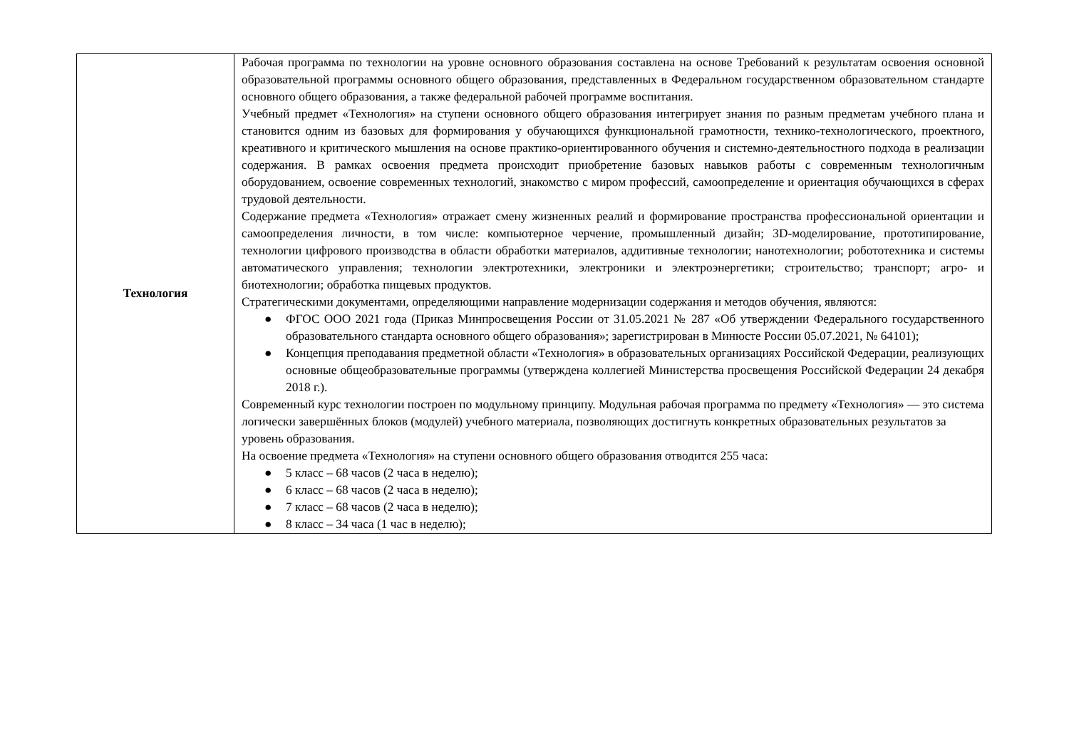| Технология | Рабочая программа по технологии на уровне основного образования составлена на основе Требований к результатам освоения основной образовательной программы основного общего образования, представленных в Федеральном государственном образовательном стандарте основного общего образования, а также федеральной рабочей программе воспитания. Учебный предмет «Технология» на ступени основного общего образования интегрирует знания по разным предметам учебного плана и становится одним из базовых для формирования у обучающихся функциональной грамотности, технико-технологического, проектного, креативного и критического мышления на основе практико-ориентированного обучения и системно-деятельностного подхода в реализации содержания. В рамках освоения предмета происходит приобретение базовых навыков работы с современным технологичным оборудованием, освоение современных технологий, знакомство с миром профессий, самоопределение и ориентация обучающихся в сферах трудовой деятельности. Содержание предмета «Технология» отражает смену жизненных реалий и формирование пространства профессиональной ориентации и самоопределения личности, в том числе: компьютерное черчение, промышленный дизайн; 3D-моделирование, прототипирование, технологии цифрового производства в области обработки материалов, аддитивные технологии; нанотехнологии; робототехника и системы автоматического управления; технологии электротехники, электроники и электроэнергетики; строительство; транспорт; агро- и биотехнологии; обработка пищевых продуктов. Стратегическими документами, определяющими направление модернизации содержания и методов обучения, являются: ● ФГОС ООО 2021 года (Приказ Минпросвещения России от 31.05.2021 № 287 «Об утверждении Федерального государственного образовательного стандарта основного общего образования»; зарегистрирован в Минюсте России 05.07.2021, № 64101); ● Концепция преподавания предметной области «Технология» в образовательных организациях Российской Федерации, реализующих основные общеобразовательные программы (утверждена коллегией Министерства просвещения Российской Федерации 24 декабря 2018 г.). Современный курс технологии построен по модульному принципу. Модульная рабочая программа по предмету «Технология» — это система логически завершённых блоков (модулей) учебного материала, позволяющих достигнуть конкретных образовательных результатов за уровень образования. На освоение предмета «Технология» на ступени основного общего образования отводится 255 часа: ● 5 класс – 68 часов (2 часа в неделю); ● 6 класс – 68 часов (2 часа в неделю); ● 7 класс – 68 часов (2 часа в неделю); ● 8 класс – 34 часа (1 час в неделю); |